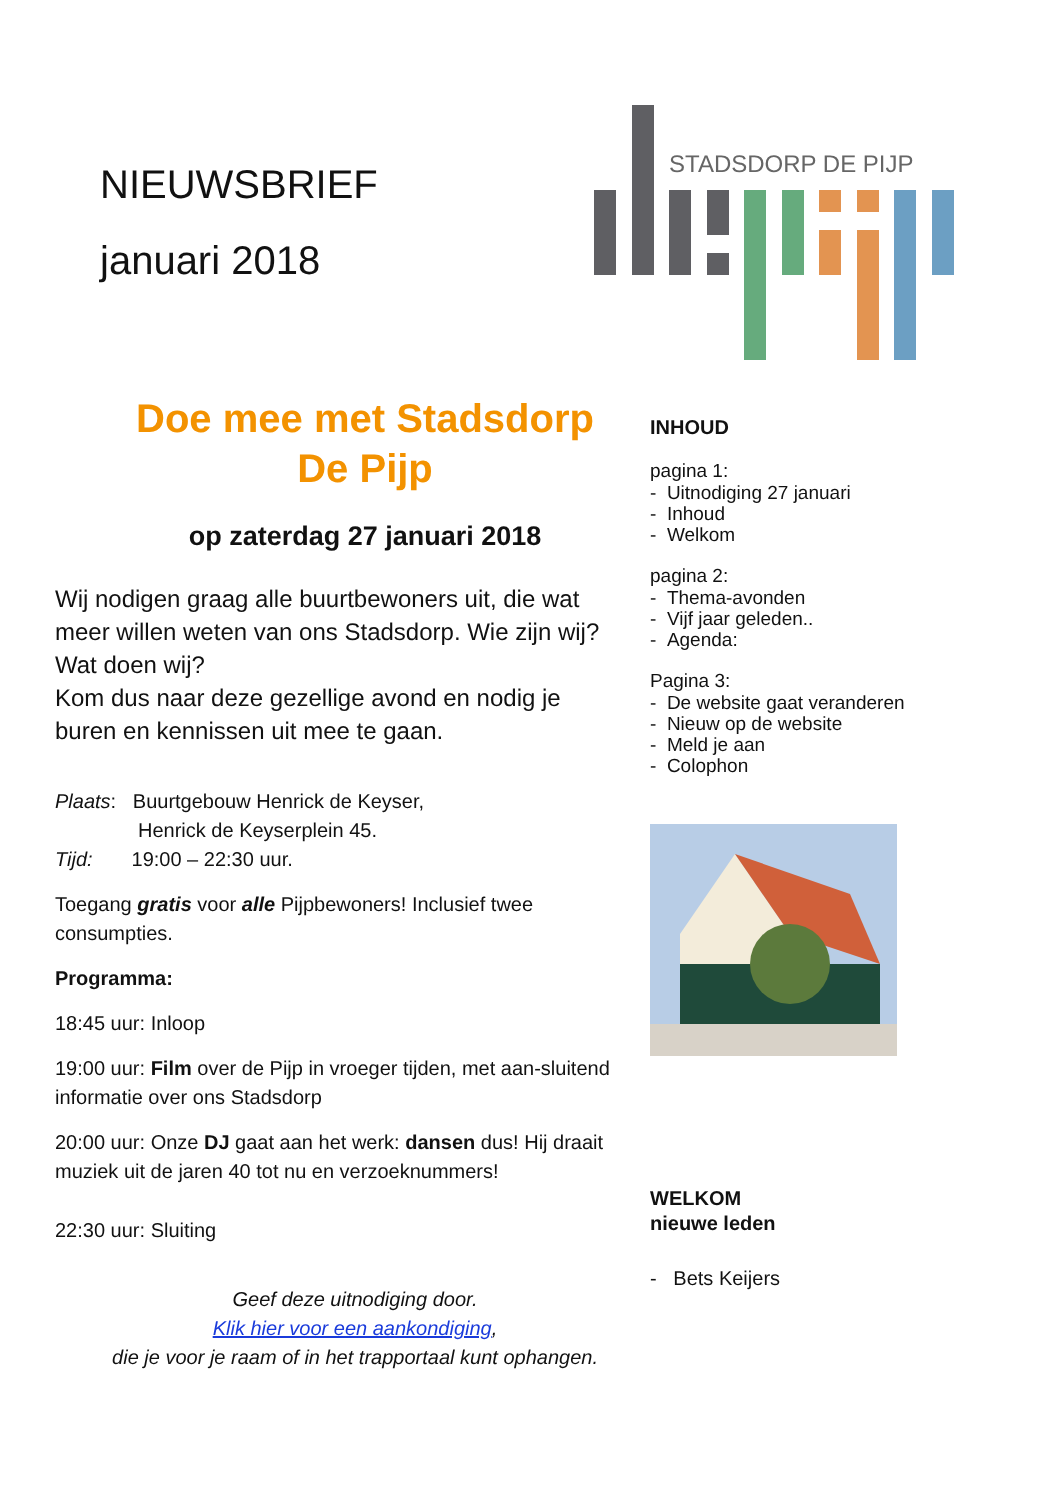NIEUWSBRIEF
januari 2018
STADSDORP DE PIJP
Doe mee met Stadsdorp De Pijp
op zaterdag 27 januari 2018
Wij nodigen graag alle buurtbewoners uit, die wat meer willen weten van ons Stadsdorp. Wie zijn wij? Wat doen wij?
Kom dus naar deze gezellige avond en nodig je buren en kennissen uit mee te gaan.
Plaats: Buurtgebouw Henrick de Keyser,
Henrick de Keyserplein 45.
Tijd: 19:00 – 22:30 uur.
Toegang gratis voor alle Pijpbewoners! Inclusief twee consumpties.
Programma:
18:45 uur: Inloop
19:00 uur: Film over de Pijp in vroeger tijden, met aan-sluitend informatie over ons Stadsdorp
20:00 uur: Onze DJ gaat aan het werk: dansen dus! Hij draait muziek uit de jaren 40 tot nu en verzoeknummers!
22:30 uur: Sluiting
Geef deze uitnodiging door.
Klik hier voor een aankondiging,
die je voor je raam of in het trapportaal kunt ophangen.
INHOUD
pagina 1:
- Uitnodiging 27 januari
- Inhoud
- Welkom
pagina 2:
- Thema-avonden
- Vijf jaar geleden..
- Agenda:
Pagina 3:
- De website gaat veranderen
- Nieuw op de website
- Meld je aan
- Colophon
WELKOM
nieuwe leden
- Bets Keijers